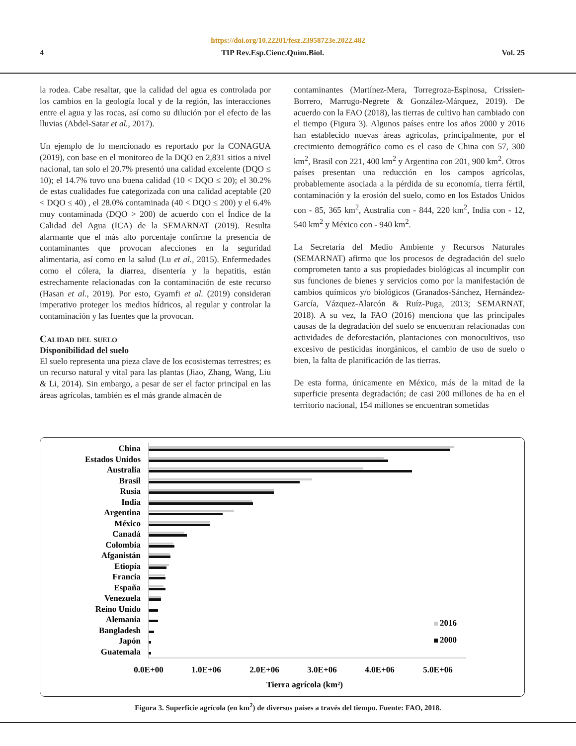https://doi.org/10.22201/fesz.23958723e.2022.482
4 TIP Rev.Esp.Cienc.Quím.Biol. Vol. 25
la rodea. Cabe resaltar, que la calidad del agua es controlada por los cambios en la geología local y de la región, las interacciones entre el agua y las rocas, así como su dilución por el efecto de las lluvias (Abdel-Satar et al., 2017).
Un ejemplo de lo mencionado es reportado por la CONAGUA (2019), con base en el monitoreo de la DQO en 2,831 sitios a nivel nacional, tan solo el 20.7% presentó una calidad excelente (DQO ≤ 10); el 14.7% tuvo una buena calidad (10 < DQO ≤ 20); el 30.2% de estas cualidades fue categorizada con una calidad aceptable (20 < DQO ≤ 40) , el 28.0% contaminada (40 < DQO ≤ 200) y el 6.4% muy contaminada (DQO > 200) de acuerdo con el Índice de la Calidad del Agua (ICA) de la SEMARNAT (2019). Resulta alarmante que el más alto porcentaje confirme la presencia de contaminantes que provocan afecciones en la seguridad alimentaria, así como en la salud (Lu et al., 2015). Enfermedades como el cólera, la diarrea, disentería y la hepatitis, están estrechamente relacionadas con la contaminación de este recurso (Hasan et al., 2019). Por esto, Gyamfi et al. (2019) consideran imperativo proteger los medios hídricos, al regular y controlar la contaminación y las fuentes que la provocan.
Calidad del suelo
Disponibilidad del suelo
El suelo representa una pieza clave de los ecosistemas terrestres; es un recurso natural y vital para las plantas (Jiao, Zhang, Wang, Liu & Li, 2014). Sin embargo, a pesar de ser el factor principal en las áreas agrícolas, también es el más grande almacén de
contaminantes (Martínez-Mera, Torregroza-Espinosa, Crissien-Borrero, Marrugo-Negrete & González-Márquez, 2019). De acuerdo con la FAO (2018), las tierras de cultivo han cambiado con el tiempo (Figura 3). Algunos países entre los años 2000 y 2016 han establecido nuevas áreas agrícolas, principalmente, por el crecimiento demográfico como es el caso de China con 57, 300 km<sup>2</sup>, Brasil con 221, 400 km<sup>2</sup> y Argentina con 201, 900 km<sup>2</sup>. Otros países presentan una reducción en los campos agrícolas, probablemente asociada a la pérdida de su economía, tierra fértil, contaminación y la erosión del suelo, como en los Estados Unidos con - 85, 365 km<sup>2</sup>, Australia con - 844, 220 km<sup>2</sup>, India con - 12, 540 km<sup>2</sup> y México con - 940 km<sup>2</sup>.
La Secretaría del Medio Ambiente y Recursos Naturales (SEMARNAT) afirma que los procesos de degradación del suelo comprometen tanto a sus propiedades biológicas al incumplir con sus funciones de bienes y servicios como por la manifestación de cambios químicos y/o biológicos (Granados-Sánchez, Hernández-García, Vázquez-Alarcón & Ruíz-Puga, 2013; SEMARNAT, 2018). A su vez, la FAO (2016) menciona que las principales causas de la degradación del suelo se encuentran relacionadas con actividades de deforestación, plantaciones con monocultivos, uso excesivo de pesticidas inorgánicos, el cambio de uso de suelo o bien, la falta de planificación de las tierras.
De esta forma, únicamente en México, más de la mitad de la superficie presenta degradación; de casi 200 millones de ha en el territorio nacional, 154 millones se encuentran sometidas
China
Estados Unidos
Australia
Brasil
Rusia
India
Argentina
México
Canadá
Colombia
Afganistán
Etiopía
Francia
España
Venezuela
Reino Unido
Alemania
Bangladesh
Japón
Guatemala
2016
2000
0.0E+00
1.0E+06
2.0E+06
3.0E+06
4.0E+06
5.0E+06
Tierra agrícola (km²)
Figura 3. Superficie agrícola (en km<sup>2</sup>) de diversos países a través del tiempo. Fuente: FAO, 2018.